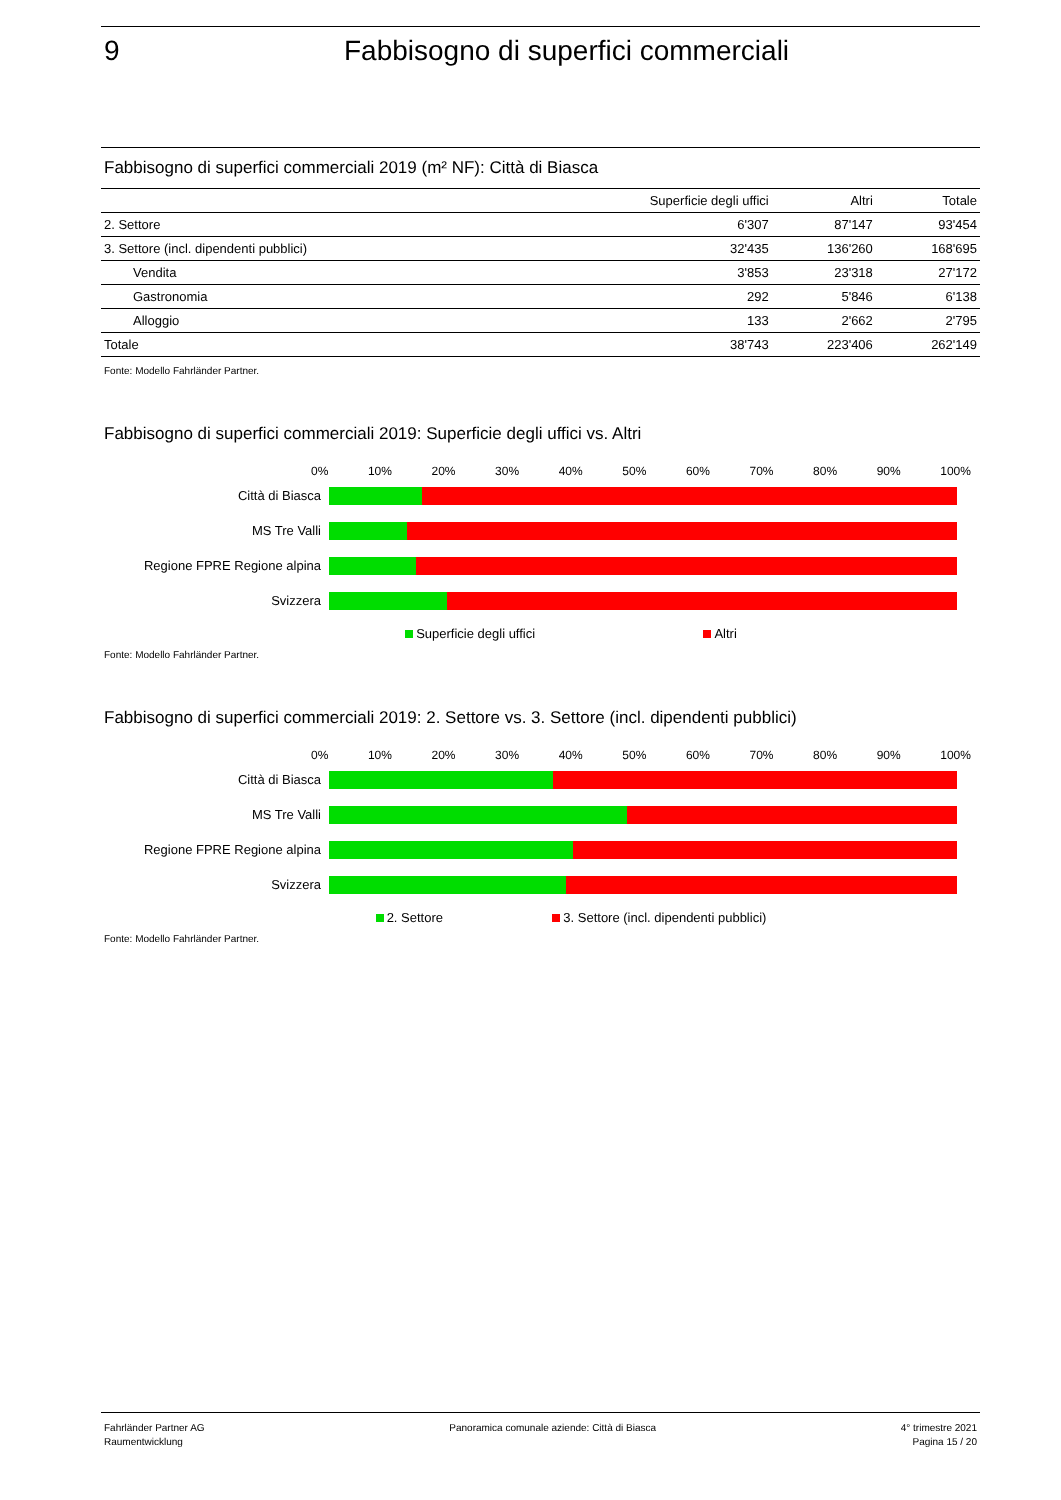9 Fabbisogno di superfici commerciali
Fabbisogno di superfici commerciali 2019 (m² NF): Città di Biasca
| | Superficie degli uffici | Altri | Totale |
| --- | --- | --- | --- |
| 2. Settore | 6'307 | 87'147 | 93'454 |
| 3. Settore (incl. dipendenti pubblici) | 32'435 | 136'260 | 168'695 |
| Vendita | 3'853 | 23'318 | 27'172 |
| Gastronomia | 292 | 5'846 | 6'138 |
| Alloggio | 133 | 2'662 | 2'795 |
| Totale | 38'743 | 223'406 | 262'149 |
Fonte: Modello Fahrländer Partner.
Fabbisogno di superfici commerciali 2019: Superficie degli uffici vs. Altri
0% 10% 20% 30% 40% 50% 60% 70% 80% 90% 100%
Città di Biasca
MS Tre Valli
Regione FPRE Regione alpina
Svizzera
Superficie degli uffici Altri
Fonte: Modello Fahrländer Partner.
Fabbisogno di superfici commerciali 2019: 2. Settore vs. 3. Settore (incl. dipendenti pubblici)
0% 10% 20% 30% 40% 50% 60% 70% 80% 90% 100%
Città di Biasca
MS Tre Valli
Regione FPRE Regione alpina
Svizzera
2. Settore 3. Settore (incl. dipendenti pubblici)
Fonte: Modello Fahrländer Partner.
Fahrländer Partner AG
Raumentwicklung
Panoramica comunale aziende: Città di Biasca
4° trimestre 2021
Pagina 15 / 20